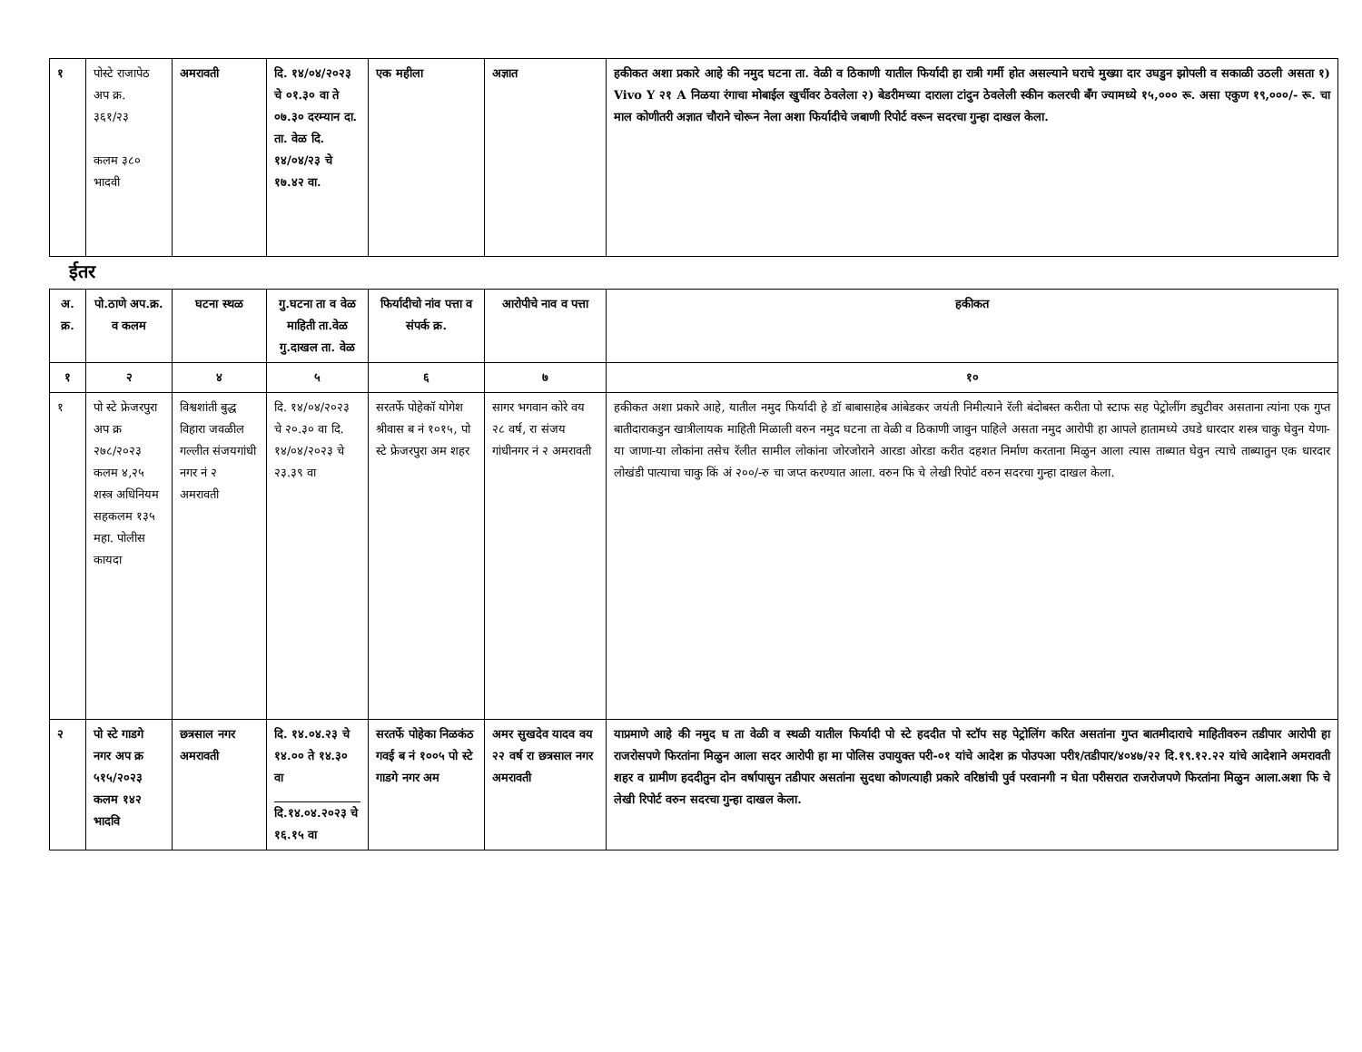| १ | पोस्टे राजापेठ अप क्र. ३६१/२३ कलम ३८० भादवी | अमरावती | दि. १४/०४/२०२३ चे ०१.३० वा ते ०७.३० दरम्यान दा. ता. वेळ दि. १४/०४/२३ चे १७.४२ वा. | एक महीला | अज्ञात | हकीकत अशा प्रकारे आहे की नमुद घटना ता. वेळी व ठिकाणी यातील फिर्यादी हा रात्री गर्मी होत असल्याने घराचे मुख्या दार उघडुन झोपली व सकाळी उठली असता १) Vivo Y २१ A निळया रंगाचा मोबाईल खुर्चीवर ठेवलेला २) बेडरीमच्या दाराला टांदुन ठेवलेली स्कीन कलरची बँग ज्यामध्ये १५,००० रू. असा एकुण १९,०००/- रू. चा माल कोणीतरी अज्ञात चौराने चोरून नेला अशा फिर्यादीचे जबाणी रिपोर्ट वरून सदरचा गुन्हा दाखल केला. |
ईतर
| अ. क्र. | पो.ठाणे अप.क्र. व कलम | घटना स्थळ | गु.घटना ता व वेळ माहिती ता.वेळ गु.दाखल ता. वेळ | फिर्यादीचो नांव पत्ता व संपर्क क्र. | आरोपीचे नाव व पत्ता | हकीकत |
| --- | --- | --- | --- | --- | --- | --- |
| १ | २ | ४ | ५ | ६ | ७ | १० |
| १ | पो स्टे फ्रेजरपुरा अप क्र २७८/२०२३ कलम ४,२५ शस्त्र अधिनियम सहकलम १३५ महा. पोलीस कायदा | विश्वशांती बुद्ध विहारा जवळील गल्लीत संजयगांधी नगर नं २ अमरावती | दि. १४/०४/२०२३ चे २०.३० वा दि. १४/०४/२०२३ चे २३.३९ वा | सरतर्फे पोहेकॉ योगेश श्रीवास ब नं १०१५, पो स्टे फ्रेजरपुरा अम शहर | सागर भगवान कोरे वय २८ वर्ष, रा संजय गांधीनगर नं २ अमरावती | हकीकत अशा प्रकारे आहे, यातील नमुद फिर्यादी हे डॉ बाबासाहेब आंबेडकर जयंती निमीत्याने रॅली बंदोबस्त करीता पो स्टाफ सह पेट्रोलींग ड्युटीवर असताना त्यांना एक गुप्त बातीदाराकडुन खात्रीलायक माहिती मिळाली वरुन नमुद घटना ता वेळी व ठिकाणी जावुन पाहिले असता नमुद आरोपी हा आपले हातामध्ये उघडे धारदार शस्त्र चाकु घेवुन येणा-या जाणा-या लोकांना तसेच रॅलीत सामील लोकांना जोरजोराने आरडा ओरडा करीत दहशत निर्माण करताना मिळुन आला त्यास ताब्यात घेवुन त्याचे ताब्यातुन एक धारदार लोखंडी पात्याचा चाकु किं अं २००/-रु चा जप्त करण्यात आला. वरुन फि चे लेखी रिपोर्ट वरुन सदरचा गुन्हा दाखल केला. |
| २ | पो स्टे गाडगे नगर अप क्र ५१५/२०२३ कलम १४२ भादवि | छत्रसाल नगर अमरावती | दि. १४.०४.२३ चे १४.०० ते १४.३० वा दि.१४.०४.२०२३ चे १६.१५ वा | सरतर्फे पोहेका निळकंठ गवई ब नं १००५ पो स्टे गाडगे नगर अम | अमर सुखदेव यादव वय २२ वर्ष रा छत्रसाल नगर अमरावती | याप्रमाणे आहे की नमुद घ ता वेळी व स्थळी यातील फिर्यादी पो स्टे हददीत पो स्टॉप सह पेट्रोलिंग करित असतांना गुप्त बातमीदाराचे माहितीवरुन तडीपार आरोपी हा राजरोसपणे फिरतांना मिळुन आला सदर आरोपी हा मा पोलिस उपायुक्त परी-०१ यांचे आदेश क्र पोउपआ परी१/तडीपार/४०४७/२२ दि.१९.१२.२२ यांचे आदेशाने अमरावती शहर व ग्रामीण हददीतुन दोन वर्षापासुन तडीपार असतांना सुदधा कोणत्याही प्रकारे वरिष्ठांची पुर्व परवानगी न घेता परीसरात राजरोजपणे फिरतांना मिळुन आला.अशा फि चे लेखी रिपोर्ट वरुन सदरचा गुन्हा दाखल केला. |